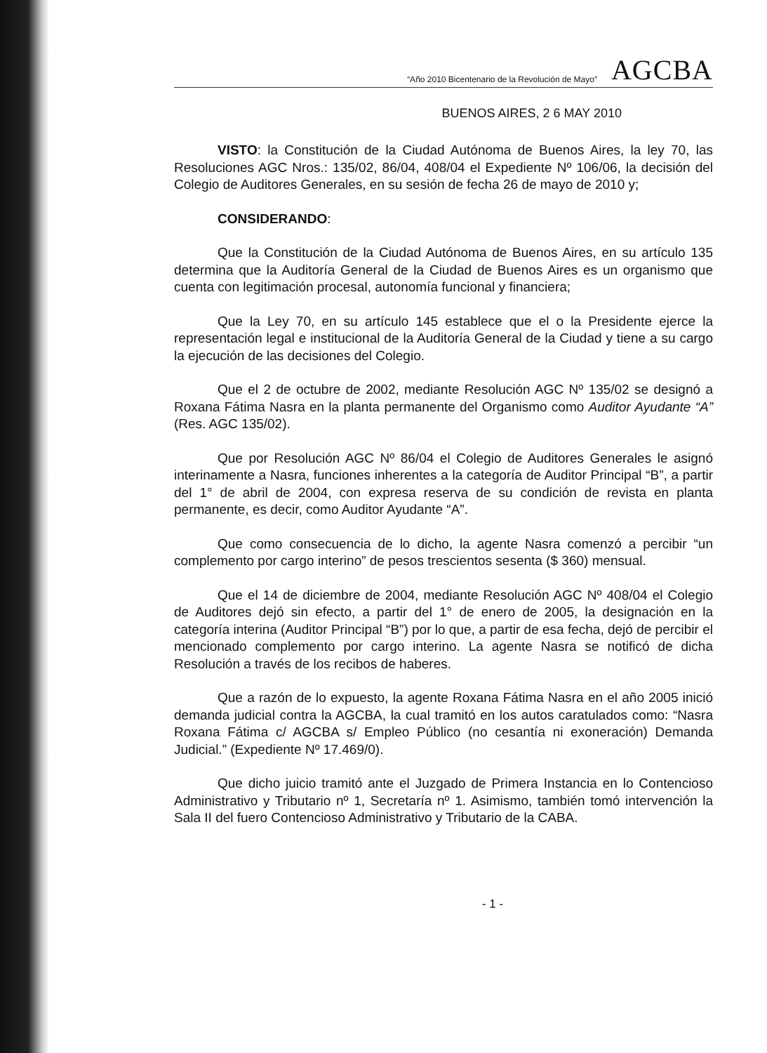“Año 2010 Bicentenario de la Revolución de Mayo” AGCBA
BUENOS AIRES, 2 6 MAY 2010
VISTO: la Constitución de la Ciudad Autónoma de Buenos Aires, la ley 70, las Resoluciones AGC Nros.: 135/02, 86/04, 408/04 el Expediente Nº 106/06, la decisión del Colegio de Auditores Generales, en su sesión de fecha 26 de mayo de 2010 y;
CONSIDERANDO:
Que la Constitución de la Ciudad Autónoma de Buenos Aires, en su artículo 135 determina que la Auditoría General de la Ciudad de Buenos Aires es un organismo que cuenta con legitimación procesal, autonomía funcional y financiera;
Que la Ley 70, en su artículo 145 establece que el o la Presidente ejerce la representación legal e institucional de la Auditoría General de la Ciudad y tiene a su cargo la ejecución de las decisiones del Colegio.
Que el 2 de octubre de 2002, mediante Resolución AGC Nº 135/02 se designó a Roxana Fátima Nasra en la planta permanente del Organismo como Auditor Ayudante “A” (Res. AGC 135/02).
Que por Resolución AGC Nº 86/04 el Colegio de Auditores Generales le asignó interinamente a Nasra, funciones inherentes a la categoría de Auditor Principal “B”, a partir del 1° de abril de 2004, con expresa reserva de su condición de revista en planta permanente, es decir, como Auditor Ayudante “A”.
Que como consecuencia de lo dicho, la agente Nasra comenzó a percibir “un complemento por cargo interino” de pesos trescientos sesenta ($ 360) mensual.
Que el 14 de diciembre de 2004, mediante Resolución AGC Nº 408/04 el Colegio de Auditores dejó sin efecto, a partir del 1° de enero de 2005, la designación en la categoría interina (Auditor Principal “B”) por lo que, a partir de esa fecha, dejó de percibir el mencionado complemento por cargo interino. La agente Nasra se notificó de dicha Resolución a través de los recibos de haberes.
Que a razón de lo expuesto, la agente Roxana Fátima Nasra en el año 2005 inició demanda judicial contra la AGCBA, la cual tramitó en los autos caratulados como: “Nasra Roxana Fátima c/ AGCBA s/ Empleo Público (no cesantía ni exoneración) Demanda Judicial.” (Expediente Nº 17.469/0).
Que dicho juicio tramitó ante el Juzgado de Primera Instancia en lo Contencioso Administrativo y Tributario nº 1, Secretaría nº 1. Asimismo, también tomó intervención la Sala II del fuero Contencioso Administrativo y Tributario de la CABA.
- 1 -